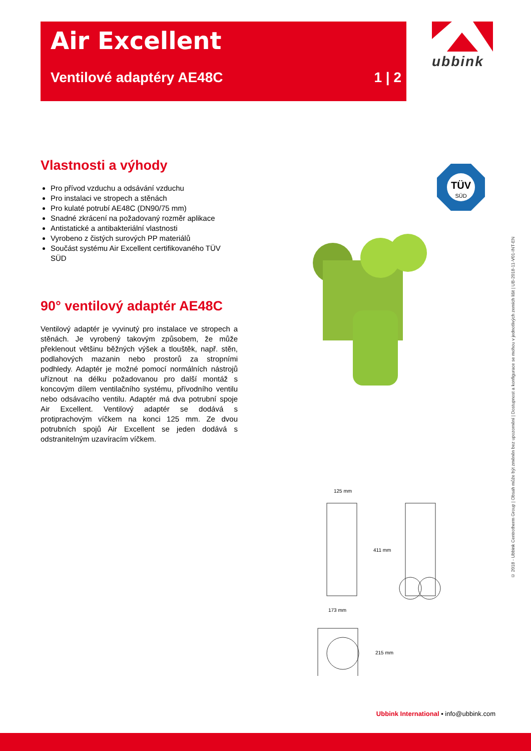Air Excellent
Ventilové adaptéry AE48C 1 | 2
ubbink
Vlastnosti a výhody
Pro přívod vzduchu a odsávání vzduchu
Pro instalaci ve stropech a stěnách
Pro kulaté potrubí AE48C (DN90/75 mm)
Snadné zkrácení na požadovaný rozměr aplikace
Antistatické a antibakteriální vlastnosti
Vyrobeno z čistých surových PP materiálů
Součást systému Air Excellent certifikovaného TÜV SÜD
90° ventilový adaptér AE48C
Ventilový adaptér je vyvinutý pro instalace ve stropech a stěnách. Je vyrobený takovým způsobem, že může překlenout většinu běžných výšek a tlouštěk, např. stěn, podlahových mazanin nebo prostorů za stropními podhledy. Adaptér je možné pomocí normálních nástrojů uříznout na délku požadovanou pro další montáž s koncovým dílem ventilačního systému, přívodního ventilu nebo odsávacího ventilu. Adaptér má dva potrubní spoje Air Excellent. Ventilový adaptér se dodává s protiprachovým víčkem na konci 125 mm. Ze dvou potrubních spojů Air Excellent se jeden dodává s odstranitelným uzavíracím víčkem.
TÜV
SÜD
125 mm
411 mm
173 mm
215 mm
© 2018 - Ubbink Centrotherm Group | Obsah může být změněn bez upozornění | Dostupnost a konfigurace se mohou v jednotlivých zemích lišit | UB-2018-11-V01-INT-EN
Ubbink International ▪ info@ubbink.com